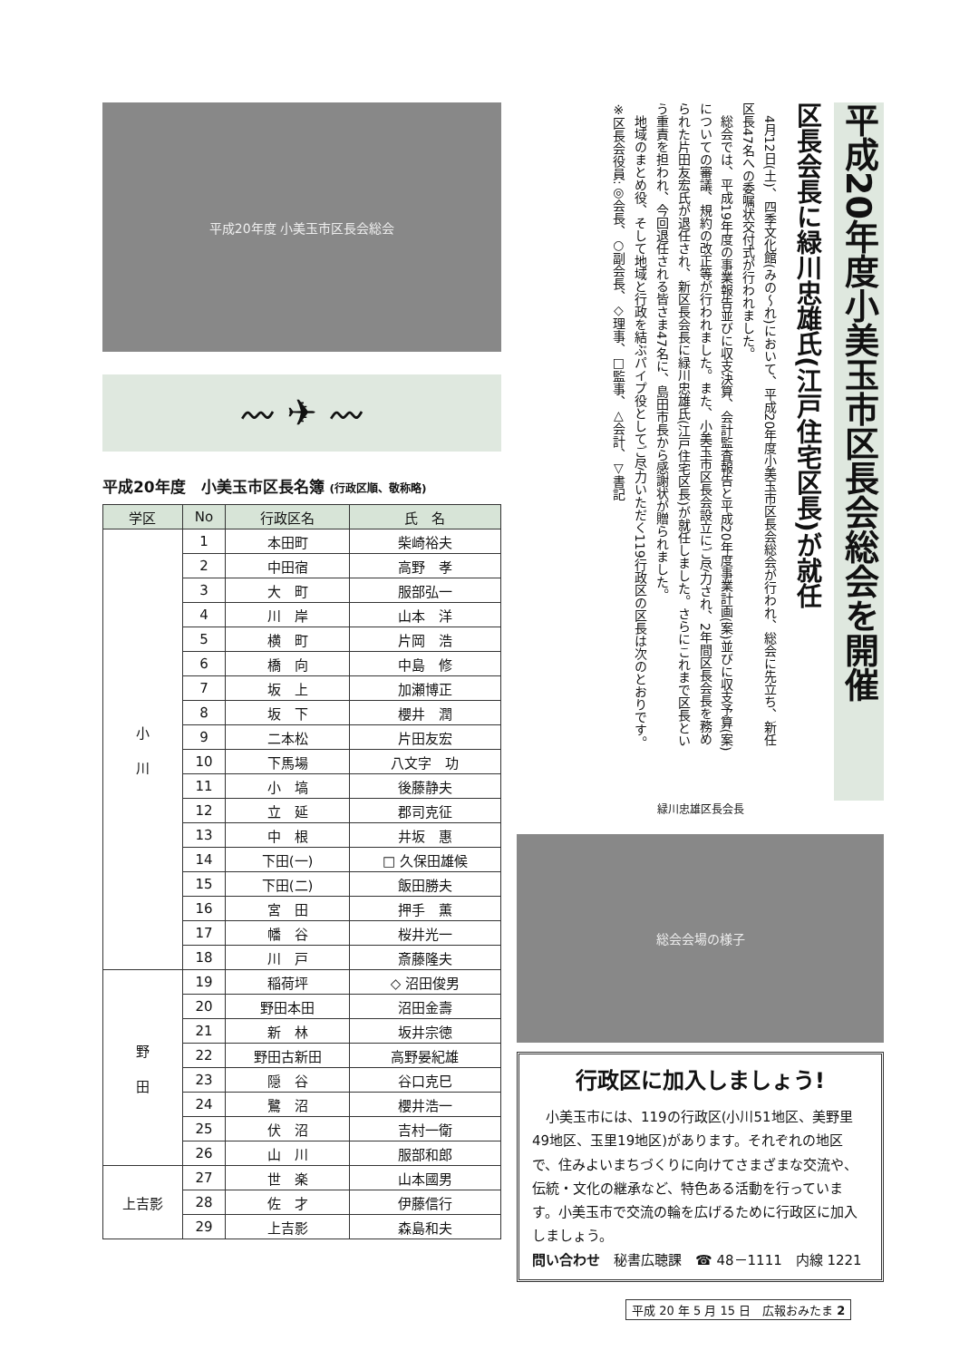平成20年度 小美玉市区長会総会
〰 ✈ 〰
平成20年度　小美玉市区長名簿 (行政区順、敬称略)
| 学区 | No | 行政区名 | 氏 名 |
| --- | --- | --- | --- |
| 小 川 | 1 | 本田町 | 柴崎裕夫 |
| | 2 | 中田宿 | 高野 孝 |
| | 3 | 大 町 | 服部弘一 |
| | 4 | 川 岸 | 山本 洋 |
| | 5 | 横 町 | 片岡 浩 |
| | 6 | 橋 向 | 中島 修 |
| | 7 | 坂 上 | 加瀬博正 |
| | 8 | 坂 下 | 櫻井 潤 |
| | 9 | 二本松 | 片田友宏 |
| | 10 | 下馬場 | 八文字 功 |
| | 11 | 小 塙 | 後藤静夫 |
| | 12 | 立 延 | 郡司克征 |
| | 13 | 中 根 | 井坂 惠 |
| | 14 | 下田(一) | □ 久保田雄候 |
| | 15 | 下田(二) | 飯田勝夫 |
| | 16 | 宮 田 | 押手 薫 |
| | 17 | 幡 谷 | 桜井光一 |
| | 18 | 川 戸 | 斎藤隆夫 |
| 野 田 | 19 | 稲荷坪 | ◇ 沼田俊男 |
| | 20 | 野田本田 | 沼田金壽 |
| | 21 | 新 林 | 坂井宗徳 |
| | 22 | 野田古新田 | 高野晏紀雄 |
| | 23 | 隠 谷 | 谷口克巳 |
| | 24 | 鷺 沼 | 櫻井浩一 |
| | 25 | 伏 沼 | 吉村一衛 |
| | 26 | 山 川 | 服部和郎 |
| 上吉影 | 27 | 世 楽 | 山本國男 |
| | 28 | 佐 才 | 伊藤信行 |
| | 29 | 上吉影 | 森島和夫 |
平成20年度小美玉市区長会総会を開催
区長会長に緑川忠雄氏(江戸住宅区長)が就任
　4月12日(土)、四季文化館(みの～れ)において、平成20年度小美玉市区長会総会が行われ、総会に先立ち、新任区長47名への委嘱状交付式が行われました。
　総会では、平成19年度の事業報告並びに収支決算、会計監査報告と平成20年度事業計画(案)並びに収支予算(案)についての審議、規約の改正等が行われました。また、小美玉市区長会設立にご尽力され、2年間区長会長を務められた片田友宏氏が退任され、新区長会長に緑川忠雄氏(江戸住宅区長)が就任しました。さらにこれまで区長という重責を担われ、今回退任される皆さま47名に、島田市長から感謝状が贈られました。
　地域のまとめ役、そして地域と行政を結ぶパイプ役としてご尽力いただく119行政区の区長は次のとおりです。
※区長会役員:◎会長、○副会長、◇理事、□監事、△会計、▽書記
緑川忠雄区長会長
総会会場の様子
行政区に加入しましょう!
　小美玉市には、119の行政区(小川51地区、美野里49地区、玉里19地区)があります。それぞれの地区で、住みよいまちづくりに向けてさまざまな交流や、伝統・文化の継承など、特色ある活動を行っています。小美玉市で交流の輪を広げるために行政区に加入しましょう。
問い合わせ　秘書広聴課　☎ 48－1111　内線 1221
平成 20 年 5 月 15 日　広報おみたま 2